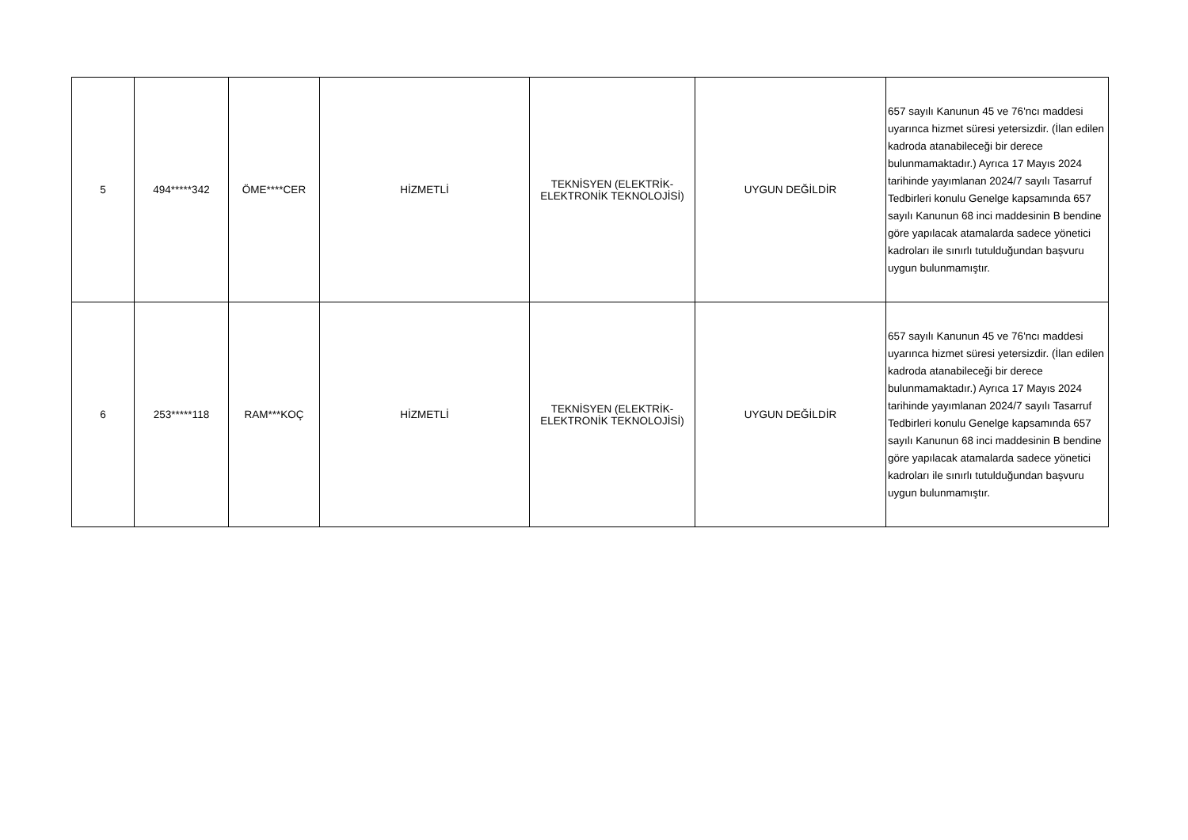| 5 | 494*****342 | ÖME****CER | HİZMETLİ | TEKNİSYEN (ELEKTRİK- ELEKTRONİK TEKNOLOJİSİ) | UYGUN DEĞİLDİR | 657 sayılı Kanunun 45 ve 76'ncı maddesi uyarınca hizmet süresi yetersizdir. (İlan edilen kadroda atanabileceği bir derece bulunmamaktadır.) Ayrıca 17 Mayıs 2024 tarihinde yayımlanan 2024/7 sayılı Tasarruf Tedbirleri konulu Genelge kapsamında 657 sayılı Kanunun 68 inci maddesinin B bendine göre yapılacak atamalarda sadece yönetici kadroları ile sınırlı tutulduğundan başvuru uygun bulunmamıştır. |
| 6 | 253*****118 | RAM***KOÇ | HİZMETLİ | TEKNİSYEN (ELEKTRİK- ELEKTRONİK TEKNOLOJİSİ) | UYGUN DEĞİLDİR | 657 sayılı Kanunun 45 ve 76'ncı maddesi uyarınca hizmet süresi yetersizdir. (İlan edilen kadroda atanabileceği bir derece bulunmamaktadır.) Ayrıca 17 Mayıs 2024 tarihinde yayımlanan 2024/7 sayılı Tasarruf Tedbirleri konulu Genelge kapsamında 657 sayılı Kanunun 68 inci maddesinin B bendine göre yapılacak atamalarda sadece yönetici kadroları ile sınırlı tutulduğundan başvuru uygun bulunmamıştır. |